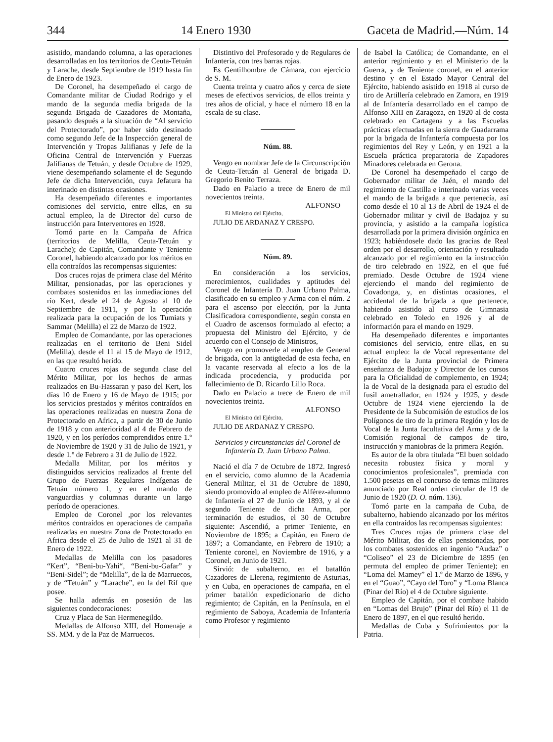344 14 Enero 1930 Gaceta de Madrid.—Núm. 14
asistido, mandando columna, a las operaciones desarrolladas en los territorios de Ceuta-Tetuán y Larache, desde Septiembre de 1919 hasta fin de Enero de 1923.
De Coronel, ha desempeñado el cargo de Comandante militar de Ciudad Rodrigo y el mando de la segunda media brigada de la segunda Brigada de Cazadores de Montaña, pasando después a la situación de “Al servicio del Protectorado”, por haber sido destinado como segundo Jefe de la Inspección general de Intervención y Tropas Jalifianas y Jefe de la Oficina Central de Intervención y Fuerzas Jalifianas de Tetuán, y desde Octubre de 1929, viene desempeñando solamente el de Segundo Jefe de dicha Intervención, cuya Jefatura ha interinado en distintas ocasiones.
Ha desempeñado diferentes e importantes comisiones del servicio, entre ellas, en su actual empleo, la de Director del curso de instrucción para Interventores en 1928.
Tomó parte en la Campaña de Africa (territorios de Melilla, Ceuta-Tetuán y Larache); de Capitán, Comandante y Teniente Coronel, habiendo alcanzado por los méritos en ella contraídos las recompensas siguientes:
Dos cruces rojas de primera clase del Mérito Militar, pensionadas, por las operaciones y combates sostenidos en las inmediaciones del río Kert, desde el 24 de Agosto al 10 de Septiembre de 1911, y por la operación realizada para la ocupación de los Tumiats y Sammar (Melilla) el 22 de Marzo de 1922.
Empleo de Comandante, por las operaciones realizadas en el territorio de Beni Sidel (Melilla), desde el 11 al 15 de Mayo de 1912, en las que resultó herido.
Cuatro cruces rojas de segunda clase del Mérito Militar, por los hechos de armas realizados en Bu-Hassaran y paso del Kert, los días 10 de Enero y 16 de Mayo de 1915; por los servicios prestados y méritos contraídos en las operaciones realizadas en nuestra Zona de Protectorado en Africa, a partir de 30 de Junio de 1918 y con anterioridad al 4 de Febrero de 1920, y en los períodos comprendidos entre 1.º de Noviembre de 1920 y 31 de Julio de 1921, y desde 1.º de Febrero a 31 de Julio de 1922.
Medalla Militar, por los méritos y distinguidos servicios realizados al frente del Grupo de Fuerzas Regulares Indígenas de Tetuán número 1, y en el mando de vanguardias y columnas durante un largo período de operaciones.
Empleo de Coronel ,por los relevantes méritos contraídos en operaciones de campaña realizadas en nuestra Zona de Protectorado en Africa desde el 25 de Julio de 1921 al 31 de Enero de 1922.
Medallas de Melilla con los pasadores “Kert”, “Beni-bu-Yahi“, “Beni-bu-Gafar” y “Beni-Sidel”; de “Melilla”, de la de Marruecos, y de “Tetuán” y “Larache”, en la del Rif que posee.
Se halla además en posesión de las siguientes condecoraciones:
Cruz y Placa de San Hermenegildo.
Medallas de Alfonso XIII, del Homenaje a SS. MM. y de la Paz de Marruecos.
Distintivo del Profesorado y de Regulares de Infantería, con tres barras rojas.
Es Gentilhombre de Cámara, con ejercicio de S. M.
Cuenta treinta y cuatro años y cerca de siete meses de efectivos servicios, de ellos treinta y tres años de oficial, y hace el número 18 en la escala de su clase.
Núm. 88.
Vengo en nombrar Jefe de la Circunscripción de Ceuta-Tetuán al General de brigada D. Gregorio Benito Terraza.
Dado en Palacio a trece de Enero de mil novecientos treinta.
ALFONSO
El Ministro del Ejército,
JULIO DE ARDANAZ Y CRESPO.
Núm. 89.
En consideración a los servicios, merecimientos, cualidades y aptitudes del Coronel de Infantería D. Juan Urbano Palma, clasificado en su empleo y Arma con el núm. 2 para el ascenso por elección, por la Junta Clasificadora correspondiente, según consta en el Cuadro de ascensos formulado al efecto; a propuesta del Ministro del Ejército, y de acuerdo con el Consejo de Ministros,
Vengo en promoverle al empleo de General de brigada, con la antigüedad de esta fecha, en la vacante reservada al efecto a los de la indicada procedencia, y producida por fallecimiento de D. Ricardo Lillo Roca.
Dado en Palacio a trece de Enero de mil novecientos treinta.
ALFONSO
El Ministro del Ejército,
JULIO DE ARDANAZ Y CRESPO.
Servicios y circunstancias del Coronel de Infantería D. Juan Urbano Palma.
Nació el día 7 de Octubre de 1872. Ingresó en el servicio, como alumno de la Academia General Militar, el 31 de Octubre de 1890, siendo promovido al empleo de Alférez-alumno de Infantería el 27 de Junio de 1893, y al de segundo Teniente de dicha Arma, por terminación de estudios, el 30 de Octubre siguiente: Ascendió, a primer Teniente, en Noviembre de 1895; a Capitán, en Enero de 1897; a Comandante, en Febrero de 1910; a Teniente coronel, en Noviembre de 1916, y a Coronel, en Junio de 1921.
Sirvió: de subalterno, en el batallón Cazadores de Llerena, regimiento de Asturias, y en Cuba, en operaciones de campaña, en el primer batallón expedicionario de dicho regimiento; de Capitán, en la Península, en el regimiento de Saboya, Academia de Infantería como Profesor y regimiento
de Isabel la Católica; de Comandante, en el anterior regimiento y en el Ministerio de la Guerra, y de Teniente coronel, en el anterior destino y en el Estado Mayor Central del Ejército, habiendo asistido en 1918 al curso de tiro de Artillería celebrado en Zamora, en 1919 al de Infantería desarrollado en el campo de Alfonso XIII en Zaragoza, en 1920 al de costa celebrado en Cartagena y a las Escuelas prácticas efectuadas en la sierra de Guadarrama por la brigada de Infantería compuesta por los regimientos del Rey y León, y en 1921 a la Escuela práctica preparatoria de Zapadores Minadores celebrada en Gerona.
De Coronel ha desempeñado el cargo de Gobernador militar de Jaén, el mando del regimiento de Castilla e interinado varias veces el mando de la brigada a que pertenecía, así como desde el 10 al 13 de Abril de 1924 el de Gobernador militar y civil de Badajoz y su provincia, y asistido a la campaña logística desarrollada por la primera división orgánica en 1923; habiéndosele dado las gracias de Real orden por el desarrollo, orientación y resultado alcanzado por el regimiento en la instrucción de tiro celebrado en 1922, en el que fué premiado. Desde Octubre de 1924 viene ejerciendo el mando del regimiento de Covadonga, y, en distintas ocasiones, el accidental de la brigada a que pertenece, habiendo asistido al curso de Gimnasia celebrado en Toledo en 1926 y al de información para el mando en 1929.
Ha desempeñado diferentes e importantes comisiones del servicio, entre ellas, en su actual empleo: la de Vocal representante del Ejército de la Junta provincial de Primera enseñanza de Badajoz y Director de los cursos para la Oficialidad de complemento, en 1924; la de Vocal de la designada para el estudio del fusil ametrallador, en 1924 y 1925, y desde Octubre de 1924 viene ejerciendo la de Presidente de la Subcomisión de estudios de los Polígonos de tiro de la primera Región y los de Vocal de la Junta facultativa del Arma y de la Comisión regional de campos de tiro, instrucción y maniobras de la primera Región.
Es autor de la obra titulada “El buen soldado necesita robustez física y moral y conocimientos profesionales”, premiada con 1.500 pesetas en el concurso de temas militares anunciado por Real orden circular de 19 de Junio de 1920 (D. O. núm. 136).
Tomó parte en la campaña de Cuba, de subalterno, habiendo alcanzado por los méritos en ella contraídos las recompensas siguientes:
Tres Cruces rojas de primera clase del Mérito Militar, dos de ellas pensionadas, por los combates sostenidos en ingenio “Audaz” o “Coliseo” el 23 de Diciembre de 1895 (en permuta del empleo de primer Teniente); en “Loma del Mamey” el 1.º de Marzo de 1896, y en el “Guao”, “Cayo del Toro” y “Loma Blanca (Pinar del Río) el 4 de Octubre siguiente.
Empleo de Capitán, por el combate habido en “Lomas del Brujo” (Pinar del Río) el 11 de Enero de 1897, en el que resultó herido.
Medallas de Cuba y Sufrimientos por la Patria.